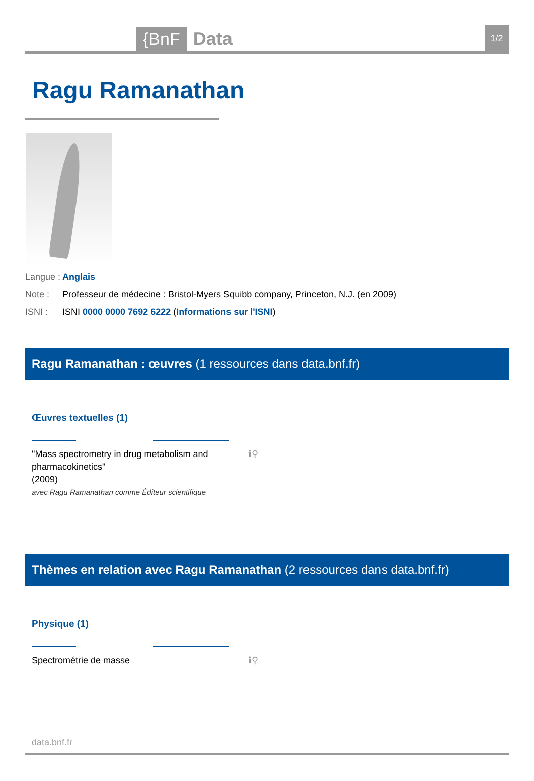{BnF
Data
1/2
Ragu Ramanathan
Langue : Anglais
Note : Professeur de médecine : Bristol-Myers Squibb company, Princeton, N.J. (en 2009)
ISNI : ISNI 0000 0000 7692 6222 (Informations sur l'ISNI)
Ragu Ramanathan : œuvres (1 ressources dans data.bnf.fr)
Œuvres textuelles (1)
"Mass spectrometry in drug metabolism and pharmacokinetics"
(2009)
avec Ragu Ramanathan comme Éditeur scientifique
ℹ⚲
Thèmes en relation avec Ragu Ramanathan (2 ressources dans data.bnf.fr)
Physique (1)
Spectrométrie de masse ℹ⚲
data.bnf.fr